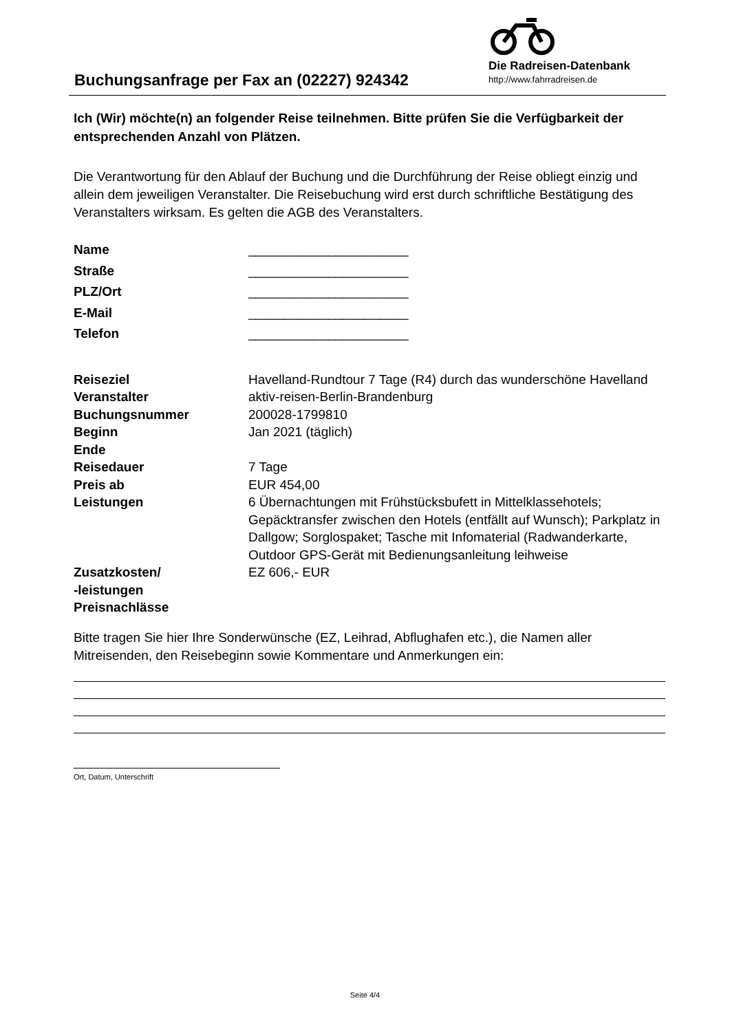Buchungsanfrage per Fax an (02227) 924342
Die Radreisen-Datenbank
http://www.fahrradreisen.de
Ich (Wir) möchte(n) an folgender Reise teilnehmen. Bitte prüfen Sie die Verfügbarkeit der entsprechenden Anzahl von Plätzen.
Die Verantwortung für den Ablauf der Buchung und die Durchführung der Reise obliegt einzig und allein dem jeweiligen Veranstalter. Die Reisebuchung wird erst durch schriftliche Bestätigung des Veranstalters wirksam. Es gelten die AGB des Veranstalters.
| Name | ______________________ |
| Straße | ______________________ |
| PLZ/Ort | ______________________ |
| E-Mail | ______________________ |
| Telefon | ______________________ |
| Reiseziel | Havelland-Rundtour 7 Tage (R4) durch das wunderschöne Havelland |
| Veranstalter | aktiv-reisen-Berlin-Brandenburg |
| Buchungsnummer | 200028-1799810 |
| Beginn | Jan 2021 (täglich) |
| Ende | |
| Reisedauer | 7 Tage |
| Preis ab | EUR 454,00 |
| Leistungen | 6 Übernachtungen mit Frühstücksbufett in Mittelklassehotels; Gepäcktransfer zwischen den Hotels (entfällt auf Wunsch); Parkplatz in Dallgow; Sorglospaket; Tasche mit Infomaterial (Radwanderkarte, Outdoor GPS-Gerät mit Bedienungsanleitung leihweise |
| Zusatzkosten/ -leistungen | EZ 606,- EUR |
| Preisnachlässe | |
Bitte tragen Sie hier Ihre Sonderwünsche (EZ, Leihrad, Abflughafen etc.), die Namen aller Mitreisenden, den Reisebeginn sowie Kommentare und Anmerkungen ein:
Ort, Datum, Unterschrift
Seite 4/4